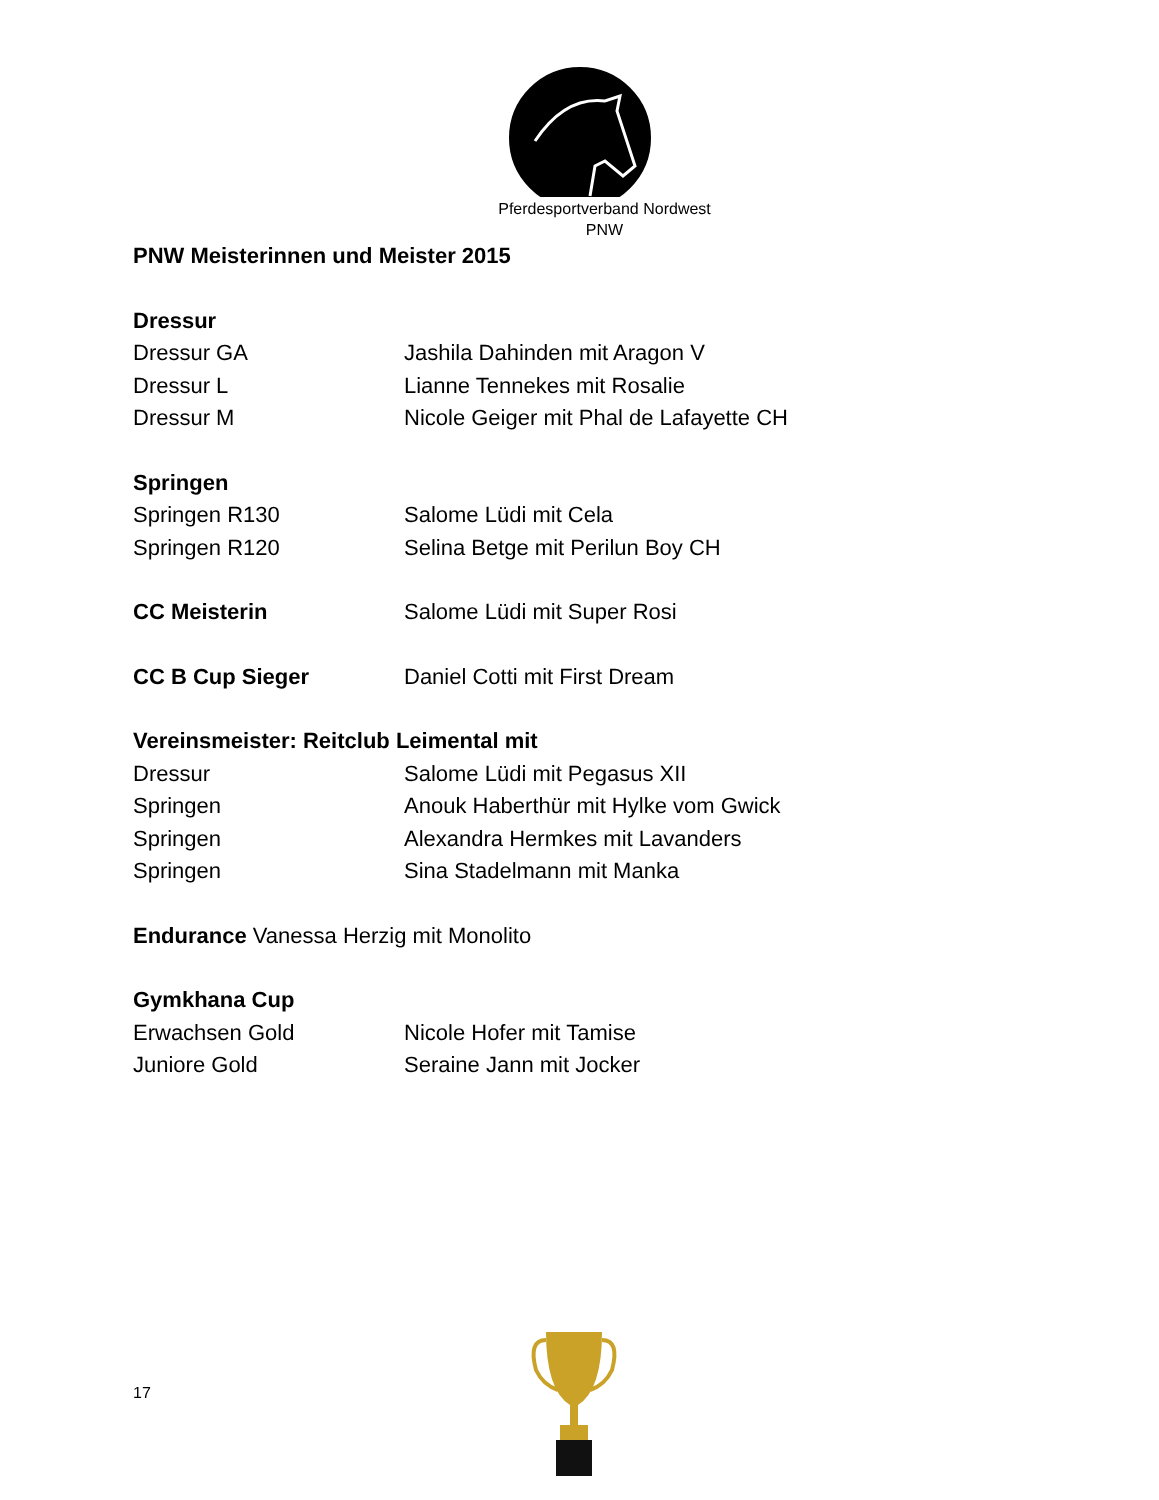Pferdesportverband Nordwest
PNW
PNW Meisterinnen und Meister 2015
Dressur
Dressur GA Jashila Dahinden mit Aragon V
Dressur L Lianne Tennekes mit Rosalie
Dressur M Nicole Geiger mit Phal de Lafayette CH
Springen
Springen R130 Salome Lüdi mit Cela
Springen R120 Selina Betge mit Perilun Boy CH
CC Meisterin Salome Lüdi mit Super Rosi
CC B Cup Sieger Daniel Cotti mit First Dream
Vereinsmeister: Reitclub Leimental mit
Dressur Salome Lüdi mit Pegasus XII
Springen Anouk Haberthür mit Hylke vom Gwick
Springen Alexandra Hermkes mit Lavanders
Springen Sina Stadelmann mit Manka
Endurance Vanessa Herzig mit Monolito
Gymkhana Cup
Erwachsen Gold Nicole Hofer mit Tamise
Juniore Gold Seraine Jann mit Jocker
17